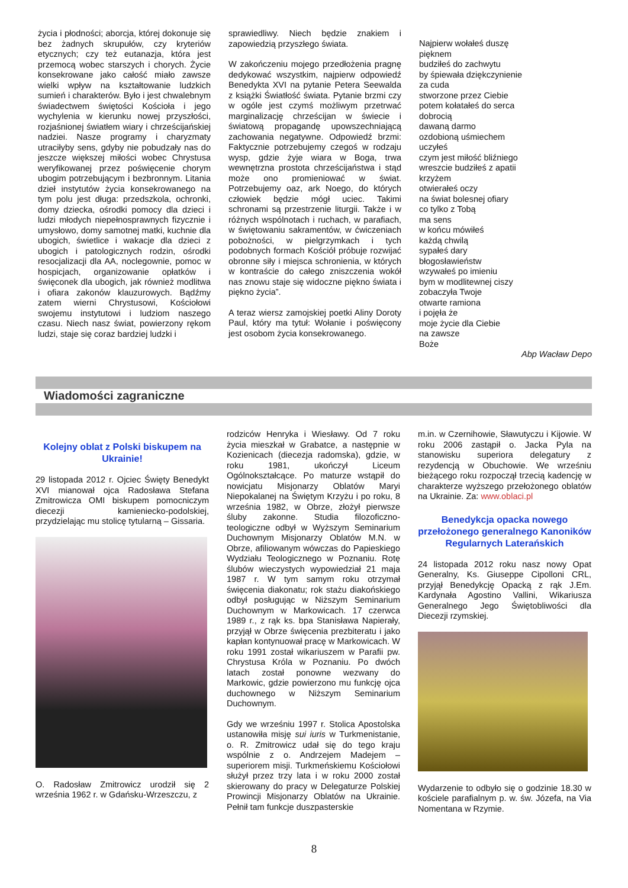życia i płodności; aborcja, której dokonuje się bez żadnych skrupułów, czy kryteriów etycznych; czy też eutanazja, która jest przemocą wobec starszych i chorych. Życie konsekrowane jako całość miało zawsze wielki wpływ na kształtowanie ludzkich sumień i charakterów. Było i jest chwalebnym świadectwem świętości Kościoła i jego wychylenia w kierunku nowej przyszłości, rozjaśnionej światłem wiary i chrześcijańskiej nadziei. Nasze programy i charyzmaty utraciłyby sens, gdyby nie pobudzały nas do jeszcze większej miłości wobec Chrystusa weryfikowanej przez poświęcenie chorym ubogim potrzebującym i bezbronnym. Litania dzieł instytutów życia konsekrowanego na tym polu jest długa: przedszkola, ochronki, domy dziecka, ośrodki pomocy dla dzieci i ludzi młodych niepełnosprawnych fizycznie i umysłowo, domy samotnej matki, kuchnie dla ubogich, świetlice i wakacje dla dzieci z ubogich i patologicznych rodzin, ośrodki resocjalizacji dla AA, noclegownie, pomoc w hospicjach, organizowanie opłatków i święconek dla ubogich, jak również modlitwa i ofiara zakonów klauzurowych. Bądźmy zatem wierni Chrystusowi, Kościołowi swojemu instytutowi i ludziom naszego czasu. Niech nasz świat, powierzony rękom ludzi, staje się coraz bardziej ludzki i
sprawiedliwy. Niech będzie znakiem i zapowiedzią przyszłego świata.
W zakończeniu mojego przedłożenia pragnę dedykować wszystkim, najpierw odpowiedź Benedykta XVI na pytanie Petera Seewalda z książki Światłość świata. Pytanie brzmi czy w ogóle jest czymś możliwym przetrwać marginalizację chrześcijan w świecie i światową propagandę upowszechniającą zachowania negatywne. Odpowiedź brzmi: Faktycznie potrzebujemy czegoś w rodzaju wysp, gdzie żyje wiara w Boga, trwa wewnętrzna prostota chrześcijaństwa i stąd może ono promieniować w świat. Potrzebujemy oaz, ark Noego, do których człowiek będzie mógł uciec. Takimi schronami są przestrzenie liturgii. Także i w różnych wspólnotach i ruchach, w parafiach, w świętowaniu sakramentów, w ćwiczeniach pobożności, w pielgrzymkach i tych podobnych formach Kościół próbuje rozwijać obronne siły i miejsca schronienia, w których w kontraście do całego zniszczenia wokół nas znowu staje się widoczne piękno świata i piękno życia”.
A teraz wiersz zamojskiej poetki Aliny Doroty Paul, który ma tytuł: Wołanie i poświęcony jest osobom życia konsekrowanego.
Najpierw wołałeś duszę
pięknem
budziłeś do zachwytu
by śpiewała dziękczynienie
za cuda
stworzone przez Ciebie
potem kołatałeś do serca
dobrocią
dawaną darmo
ozdobioną uśmiechem
uczyłeś
czym jest miłość bliźniego
wreszcie budziłeś z apatii
krzyżem
otwierałeś oczy
na świat bolesnej ofiary
co tylko z Tobą
ma sens
w końcu mówiłeś
każdą chwilą
sypałeś dary
błogosławieństw
wzywałeś po imieniu
bym w modlitewnej ciszy
zobaczyła Twoje
otwarte ramiona
i pojęła że
moje życie dla Ciebie
na zawsze
Boże
Abp Wacław Depo
Wiadomości zagraniczne
Kolejny oblat z Polski biskupem na Ukrainie!
29 listopada 2012 r. Ojciec Święty Benedykt XVI mianował ojca Radosława Stefana Zmitrowicza OMI biskupem pomocniczym diecezji kamieniecko-podolskiej, przydzielając mu stolicę tytularną – Gissaria.
O. Radosław Zmitrowicz urodził się 2 września 1962 r. w Gdańsku-Wrzeszczu, z
rodziców Henryka i Wiesławy. Od 7 roku życia mieszkał w Grabatce, a następnie w Kozienicach (diecezja radomska), gdzie, w roku 1981, ukończył Liceum Ogólnokształcące. Po maturze wstąpił do nowicjatu Misjonarzy Oblatów Maryi Niepokalanej na Świętym Krzyżu i po roku, 8 września 1982, w Obrze, złożył pierwsze śluby zakonne. Studia filozoficzno-teologiczne odbył w Wyższym Seminarium Duchownym Misjonarzy Oblatów M.N. w Obrze, afiliowanym wówczas do Papieskiego Wydziału Teologicznego w Poznaniu. Rotę ślubów wieczystych wypowiedział 21 maja 1987 r. W tym samym roku otrzymał święcenia diakonatu; rok stażu diakońskiego odbył posługując w Niższym Seminarium Duchownym w Markowicach. 17 czerwca 1989 r., z rąk ks. bpa Stanisława Napierały, przyjął w Obrze święcenia prezbiteratu i jako kapłan kontynuował pracę w Markowicach. W roku 1991 został wikariuszem w Parafii pw. Chrystusa Króla w Poznaniu. Po dwóch latach został ponowne wezwany do Markowic, gdzie powierzono mu funkcję ojca duchownego w Niższym Seminarium Duchownym.
Gdy we wrześniu 1997 r. Stolica Apostolska ustanowiła misję sui iuris w Turkmenistanie, o. R. Zmitrowicz udał się do tego kraju wspólnie z o. Andrzejem Madejem – superiorem misji. Turkmeńskiemu Kościołowi służył przez trzy lata i w roku 2000 został skierowany do pracy w Delegaturze Polskiej Prowincji Misjonarzy Oblatów na Ukrainie. Pełnił tam funkcje duszpasterskie
m.in. w Czernihowie, Sławutyczu i Kijowie. W roku 2006 zastąpił o. Jacka Pyla na stanowisku superiora delegatury z rezydencją w Obuchowie. We wrześniu bieżącego roku rozpoczął trzecią kadencję w charakterze wyższego przełożonego oblatów na Ukrainie. Za: www.oblaci.pl
Benedykcja opacka nowego przełożonego generalnego Kanoników Regularnych Laterańskich
24 listopada 2012 roku nasz nowy Opat Generalny, Ks. Giuseppe Cipolloni CRL, przyjął Benedykcję Opacką z rąk J.Em. Kardynała Agostino Vallini, Wikariusza Generalnego Jego Świętobliwości dla Diecezji rzymskiej.
Wydarzenie to odbyło się o godzinie 18.30 w kościele parafialnym p. w. św. Józefa, na Via Nomentana w Rzymie.
8